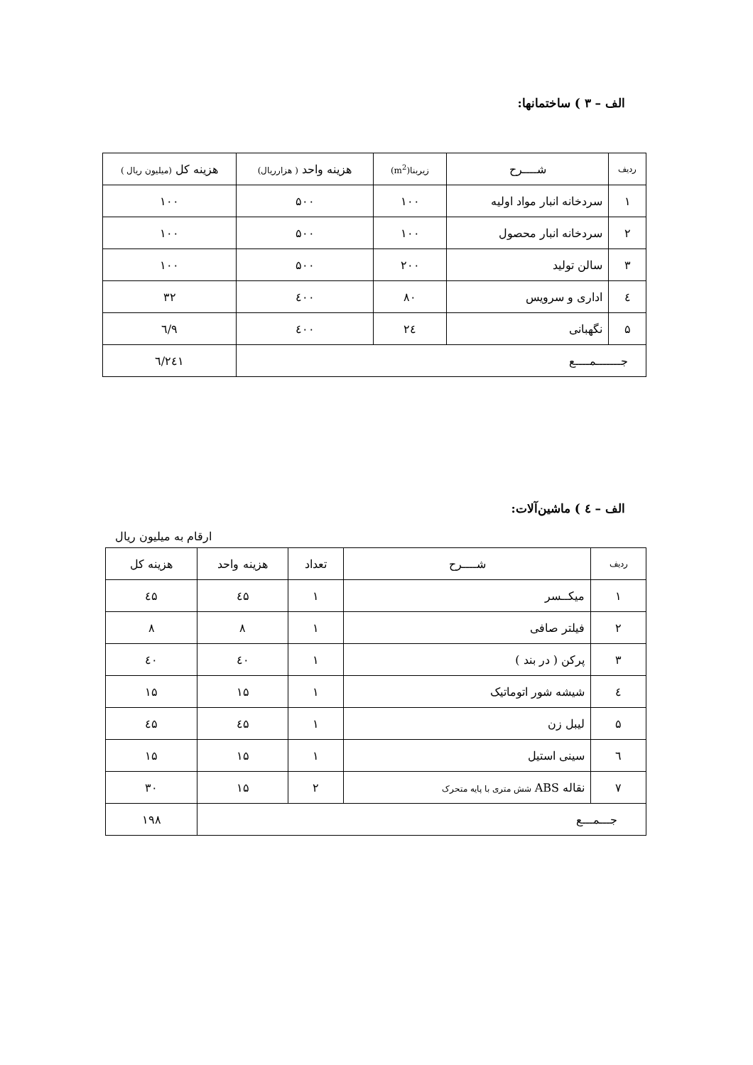الف – ۳ ) ساختمانها:
| ردیف | شــــرح | زیربنا(m<sup>2</sup>) | هزینه واحد ( هزارریال) | هزینه کل (میلیون ریال ) |
| --- | --- | --- | --- | --- |
| ۱ | سردخانه انبار مواد اولیه | ۱۰۰ | ۵۰۰ | ۱۰۰ |
| ۲ | سردخانه انبار محصول | ۱۰۰ | ۵۰۰ | ۱۰۰ |
| ۳ | سالن تولید | ۲۰۰ | ۵۰۰ | ۱۰۰ |
| ٤ | اداری و سرویس | ۸۰ | ٤۰۰ | ۳۲ |
| ۵ | نگهبانی | ۲٤ | ٤۰۰ | ۹/٦ |
| جـــــــمــــع | | | | ۲٤۱/٦ |
الف – ٤ ) ماشین‌آلات:
ارقام به میلیون ریال
| ردیف | شــــرح | تعداد | هزینه واحد | هزینه کل |
| --- | --- | --- | --- | --- |
| ۱ | میکــسر | ۱ | ٤۵ | ٤۵ |
| ۲ | فیلتر صافی | ۱ | ۸ | ۸ |
| ۳ | پرکن ( در بند ) | ۱ | ٤۰ | ٤۰ |
| ٤ | شیشه شور اتوماتیک | ۱ | ۱۵ | ۱۵ |
| ۵ | لیبل زن | ۱ | ٤۵ | ٤۵ |
| ٦ | سینی استیل | ۱ | ۱۵ | ۱۵ |
| ۷ | نقاله ABS شش متری با پایه متحرک | ۲ | ۱۵ | ۳۰ |
| جـــمـــع | | | | ۱۹۸ |